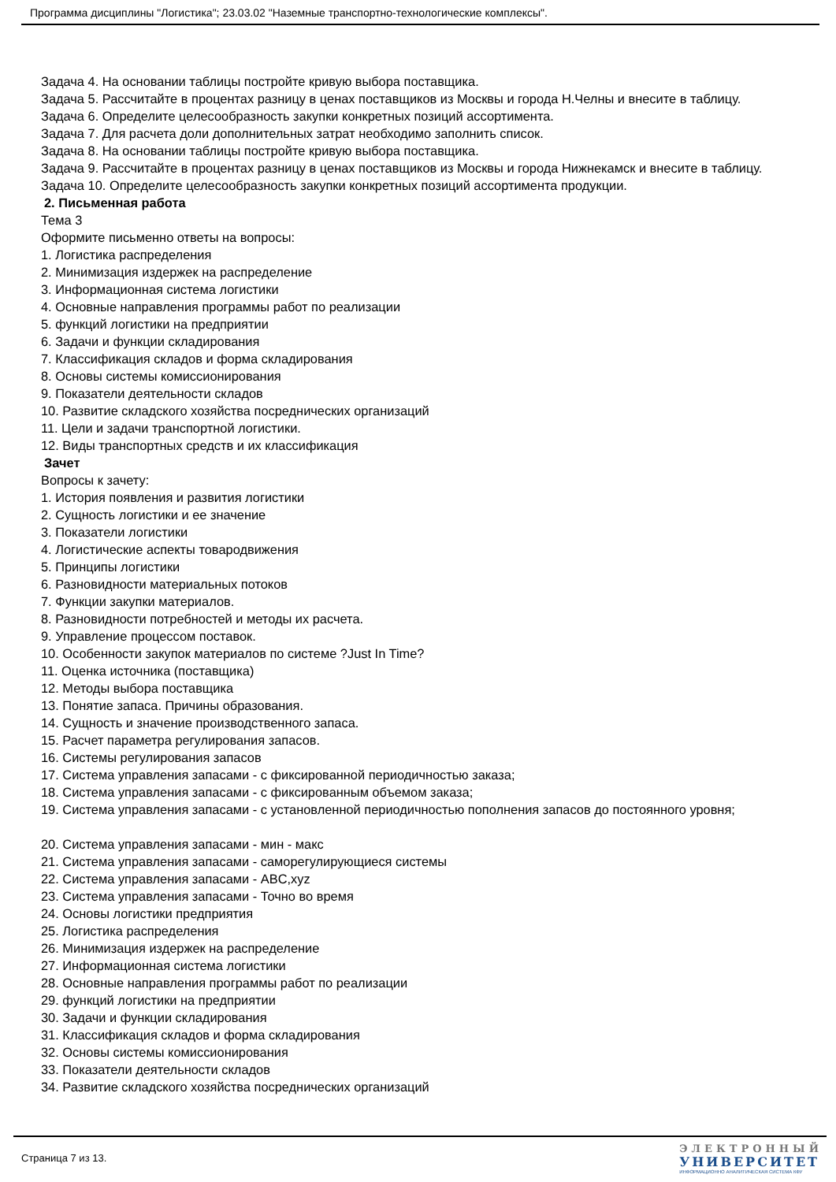Программа дисциплины "Логистика"; 23.03.02 "Наземные транспортно-технологические комплексы".
Задача 4. На основании таблицы постройте кривую выбора поставщика.
Задача 5. Рассчитайте в процентах разницу в ценах поставщиков из Москвы и города Н.Челны и внесите в таблицу.
Задача 6. Определите целесообразность закупки конкретных позиций ассортимента.
Задача 7. Для расчета доли дополнительных затрат необходимо заполнить список.
Задача 8. На основании таблицы постройте кривую выбора поставщика.
Задача 9. Рассчитайте в процентах разницу в ценах поставщиков из Москвы и города Нижнекамск и внесите в таблицу.
Задача 10. Определите целесообразность закупки конкретных позиций ассортимента продукции.
2. Письменная работа
Тема 3
Оформите письменно ответы на вопросы:
1. Логистика распределения
2. Минимизация издержек на распределение
3. Информационная система логистики
4. Основные направления программы работ по реализации
5. функций логистики на предприятии
6. Задачи и функции складирования
7. Классификация складов и форма складирования
8. Основы системы комиссионирования
9. Показатели деятельности складов
10. Развитие складского хозяйства посреднических организаций
11. Цели и задачи транспортной логистики.
12. Виды транспортных средств и их классификация
Зачет
Вопросы к зачету:
1. История появления и развития логистики
2. Сущность логистики и ее значение
3. Показатели логистики
4. Логистические аспекты товародвижения
5. Принципы логистики
6. Разновидности материальных потоков
7. Функции закупки материалов.
8. Разновидности потребностей и методы их расчета.
9. Управление процессом поставок.
10. Особенности закупок материалов по системе ?Just In Time?
11. Оценка источника (поставщика)
12. Методы выбора поставщика
13. Понятие запаса. Причины образования.
14. Сущность и значение производственного запаса.
15. Расчет параметра регулирования запасов.
16. Системы регулирования запасов
17. Система управления запасами - с фиксированной периодичностью заказа;
18. Система управления запасами - с фиксированным объемом заказа;
19. Система управления запасами - с установленной периодичностью пополнения запасов до постоянного уровня;
20. Система управления запасами - мин - макс
21. Система управления запасами - саморегулирующиеся системы
22. Система управления запасами - ABC,xyz
23. Система управления запасами - Точно во время
24. Основы логистики предприятия
25. Логистика распределения
26. Минимизация издержек на распределение
27. Информационная система логистики
28. Основные направления программы работ по реализации
29. функций логистики на предприятии
30. Задачи и функции складирования
31. Классификация складов и форма складирования
32. Основы системы комиссионирования
33. Показатели деятельности складов
34. Развитие складского хозяйства посреднических организаций
Страница 7 из 13.
ЭЛЕКТРОННЫЙ
УНИВЕРСИТЕТ
ИНФОРМАЦИОННО АНАЛИТИЧЕСКАЯ СИСТЕМА КФУ